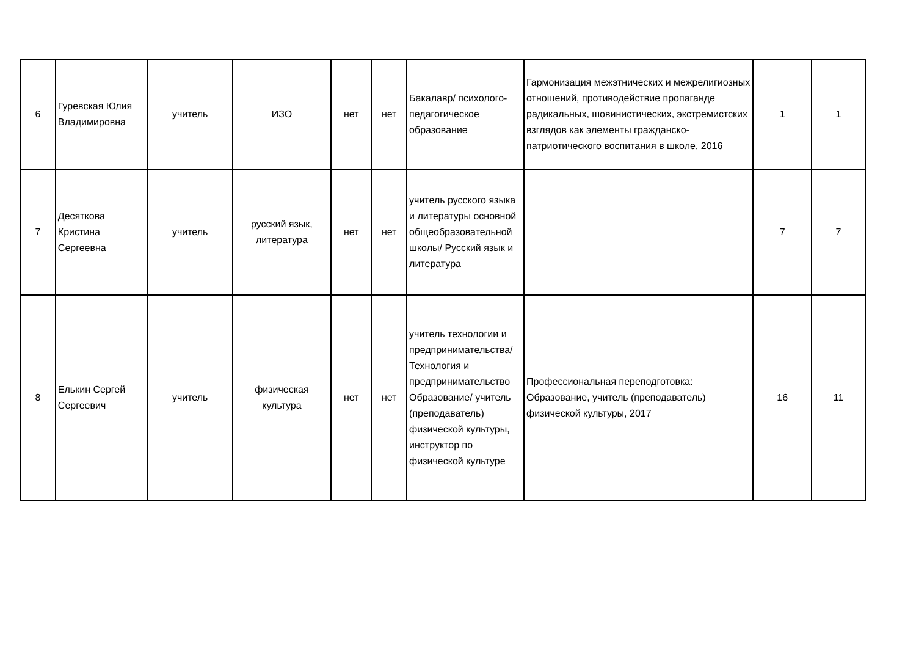| 6 | Гуревская Юлия Владимировна | учитель | ИЗО | нет | нет | Бакалавр/ психолого-педагогическое образование | Гармонизация межэтнических и межрелигиозных отношений, противодействие пропаганде радикальных, шовинистических, экстремистских взглядов как элементы гражданско-патриотического воспитания в школе, 2016 | 1 | 1 |
| 7 | Десяткова Кристина Сергеевна | учитель | русский язык, литература | нет | нет | учитель русского языка и литературы основной общеобразовательной школы/ Русский язык и литература | | 7 | 7 |
| 8 | Елькин Сергей Сергеевич | учитель | физическая культура | нет | нет | учитель технологии и предпринимательства/ Технология и предпринимательство Образование/ учитель (преподаватель) физической культуры, инструктор по физической культуре | Профессиональная переподготовка: Образование, учитель (преподаватель) физической культуры, 2017 | 16 | 11 |